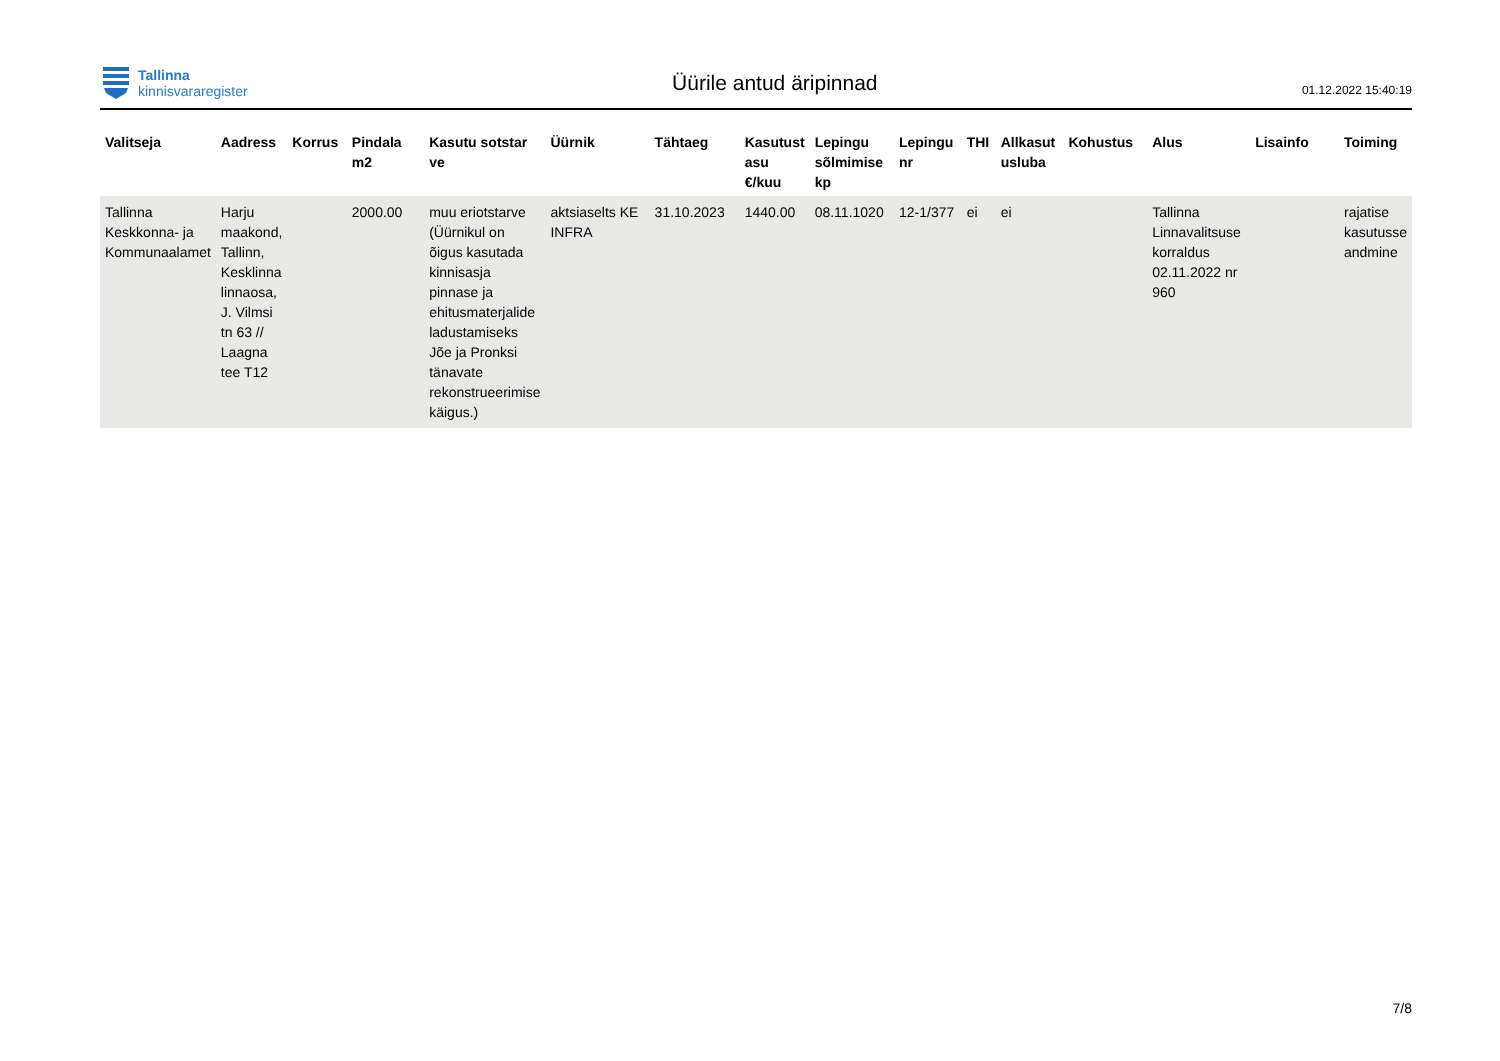Tallinna
kinnisvararegister
Üürile antud äripinnad
01.12.2022 15:40:19
| Valitseja | Aadress | Korrus | Pindala m2 | Kasutu sotstar ve | Üürnik | Tähtaeg | Kasutust asu €/kuu | Lepingu sõlmimise kp | Lepingu nr | THI | Allkasut usluba | Kohustus | Alus | Lisainfo | Toiming |
| --- | --- | --- | --- | --- | --- | --- | --- | --- | --- | --- | --- | --- | --- | --- | --- |
| Tallinna Keskkonna- ja Kommunaalamet | Harju maakond, Tallinn, Kesklinna linnaosa, J. Vilmsi tn 63 // Laagna tee T12 | | 2000.00 | muu eriotstarve (Üürnikul on õigus kasutada kinnisasja pinnase ja ehitusmaterjalide ladustamiseks Jõe ja Pronksi tänavate rekonstrueerimise käigus.) | aktsiaselts KE INFRA | 31.10.2023 | 1440.00 | 08.11.1020 | 12-1/377 | ei | ei | | Tallinna Linnavalitsuse korraldus 02.11.2022 nr 960 | | rajatise kasutusse andmine |
7/8